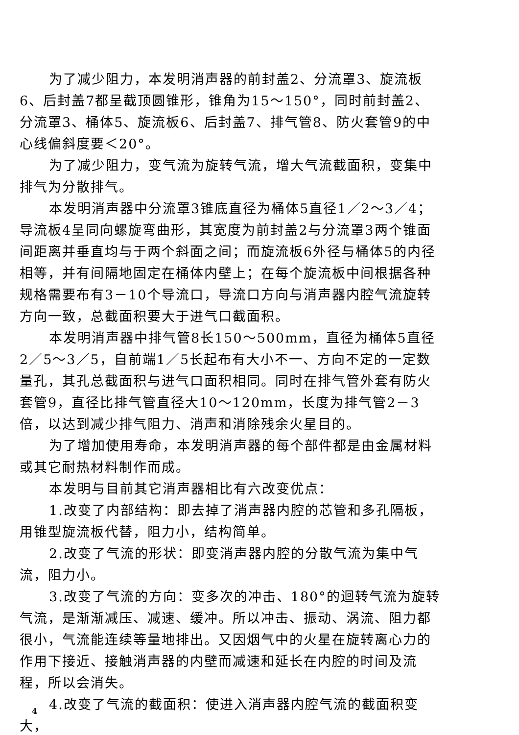为了减少阻力，本发明消声器的前封盖2、分流罩3、旋流板6、后封盖7都呈截顶圆锥形，锥角为15～150°，同时前封盖2、分流罩3、桶体5、旋流板6、后封盖7、排气管8、防火套管9的中心线偏斜度要＜20°。
为了减少阻力，变气流为旋转气流，增大气流截面积，变集中排气为分散排气。
本发明消声器中分流罩3锥底直径为桶体5直径1／2～3／4；导流板4呈同向螺旋弯曲形，其宽度为前封盖2与分流罩3两个锥面间距离并垂直均与于两个斜面之间；而旋流板6外径与桶体5的内径相等，并有间隔地固定在桶体内壁上；在每个旋流板中间根据各种规格需要布有3－10个导流口，导流口方向与消声器内腔气流旋转方向一致，总截面积要大于进气口截面积。
本发明消声器中排气管8长150～500mm，直径为桶体5直径2／5～3／5，自前端1／5长起布有大小不一、方向不定的一定数量孔，其孔总截面积与进气口面积相同。同时在排气管外套有防火套管9，直径比排气管直径大10～120mm，长度为排气管2－3倍，以达到减少排气阻力、消声和消除残余火星目的。
为了增加使用寿命，本发明消声器的每个部件都是由金属材料或其它耐热材料制作而成。
本发明与目前其它消声器相比有六改变优点：
1.改变了内部结构：即去掉了消声器内腔的芯管和多孔隔板，用锥型旋流板代替，阻力小，结构简单。
2.改变了气流的形状：即变消声器内腔的分散气流为集中气流，阻力小。
3.改变了气流的方向：变多次的冲击、180°的迴转气流为旋转气流，是渐渐减压、减速、缓冲。所以冲击、振动、涡流、阻力都很小，气流能连续等量地排出。又因烟气中的火星在旋转离心力的作用下接近、接触消声器的内壁而减速和延长在内腔的时间及流程，所以会消失。
4.改变了气流的截面积：使进入消声器内腔气流的截面积变大，
4